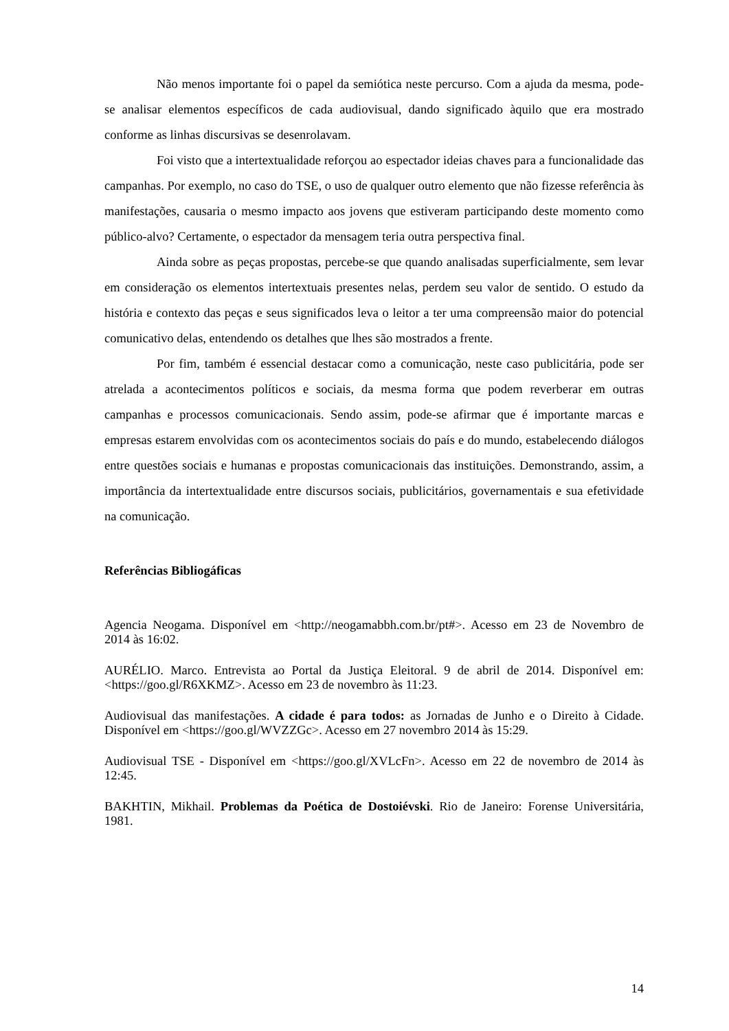Não menos importante foi o papel da semiótica neste percurso. Com a ajuda da mesma, pode-se analisar elementos específicos de cada audiovisual, dando significado àquilo que era mostrado conforme as linhas discursivas se desenrolavam.
Foi visto que a intertextualidade reforçou ao espectador ideias chaves para a funcionalidade das campanhas. Por exemplo, no caso do TSE, o uso de qualquer outro elemento que não fizesse referência às manifestações, causaria o mesmo impacto aos jovens que estiveram participando deste momento como público-alvo? Certamente, o espectador da mensagem teria outra perspectiva final.
Ainda sobre as peças propostas, percebe-se que quando analisadas superficialmente, sem levar em consideração os elementos intertextuais presentes nelas, perdem seu valor de sentido. O estudo da história e contexto das peças e seus significados leva o leitor a ter uma compreensão maior do potencial comunicativo delas, entendendo os detalhes que lhes são mostrados a frente.
Por fim, também é essencial destacar como a comunicação, neste caso publicitária, pode ser atrelada a acontecimentos políticos e sociais, da mesma forma que podem reverberar em outras campanhas e processos comunicacionais. Sendo assim, pode-se afirmar que é importante marcas e empresas estarem envolvidas com os acontecimentos sociais do país e do mundo, estabelecendo diálogos entre questões sociais e humanas e propostas comunicacionais das instituições. Demonstrando, assim, a importância da intertextualidade entre discursos sociais, publicitários, governamentais e sua efetividade na comunicação.
Referências Bibliogáficas
Agencia Neogama. Disponível em <http://neogamabbh.com.br/pt#>. Acesso em 23 de Novembro de 2014 às 16:02.
AURÉLIO. Marco. Entrevista ao Portal da Justiça Eleitoral. 9 de abril de 2014. Disponível em: <https://goo.gl/R6XKMZ>. Acesso em 23 de novembro às 11:23.
Audiovisual das manifestações. A cidade é para todos: as Jornadas de Junho e o Direito à Cidade. Disponível em <https://goo.gl/WVZZGc>. Acesso em 27 novembro 2014 às 15:29.
Audiovisual TSE - Disponível em <https://goo.gl/XVLcFn>. Acesso em 22 de novembro de 2014 às 12:45.
BAKHTIN, Mikhail. Problemas da Poética de Dostoiévski. Rio de Janeiro: Forense Universitária, 1981.
14